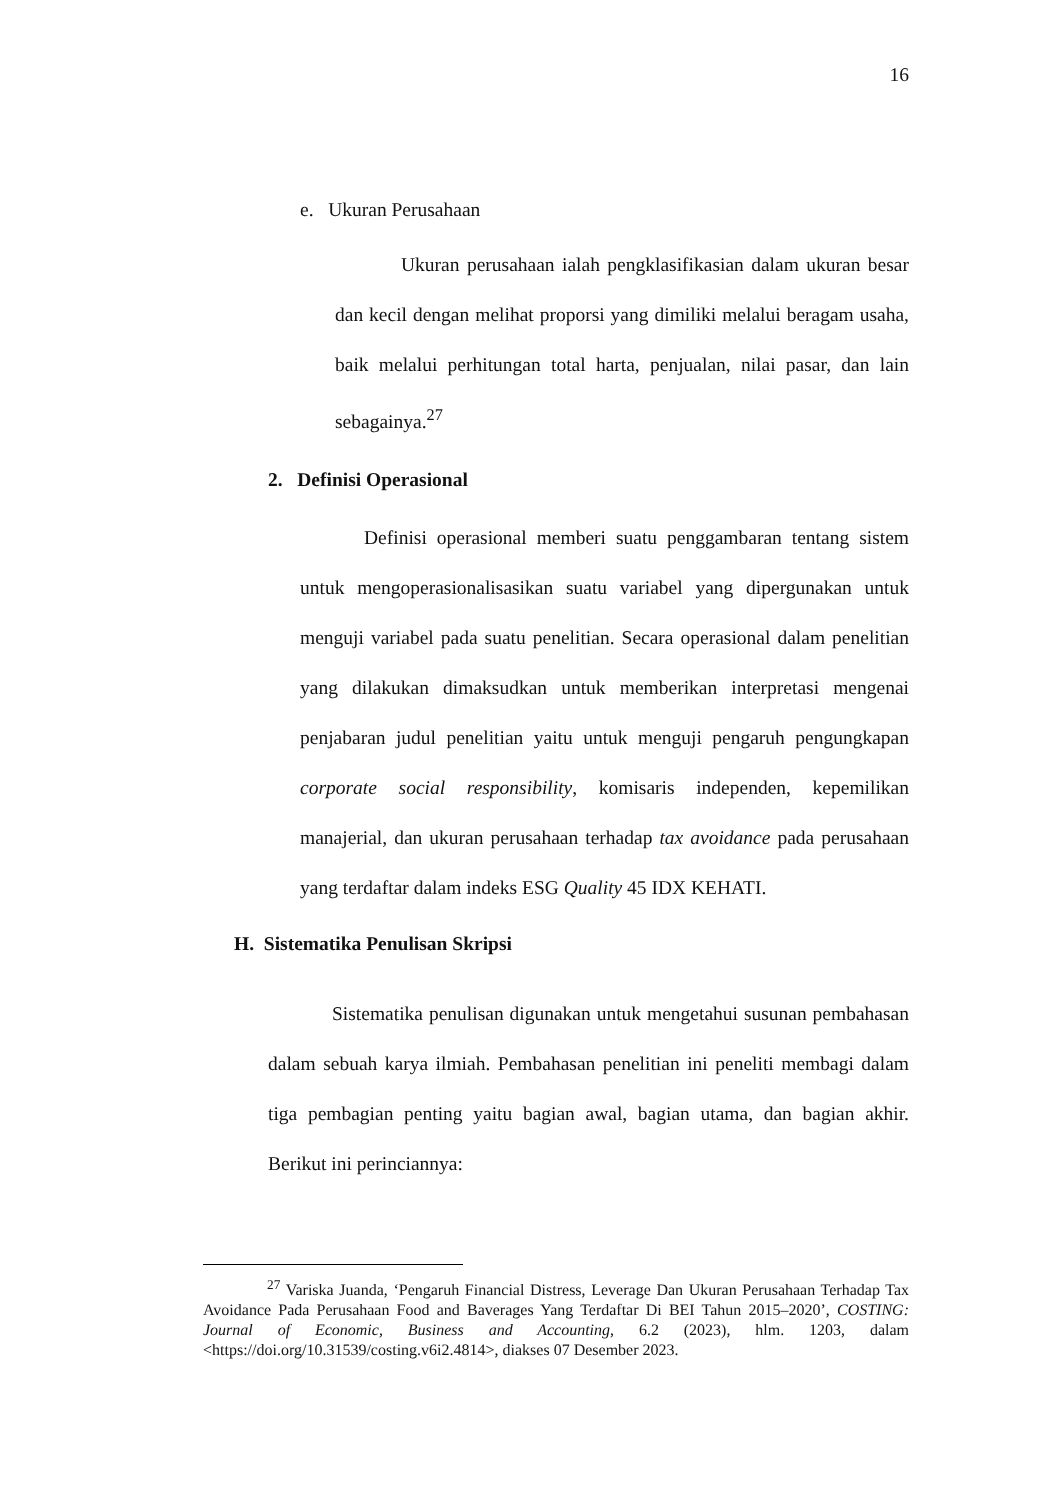16
e. Ukuran Perusahaan
Ukuran perusahaan ialah pengklasifikasian dalam ukuran besar dan kecil dengan melihat proporsi yang dimiliki melalui beragam usaha, baik melalui perhitungan total harta, penjualan, nilai pasar, dan lain sebagainya.<sup>27</sup>
2. Definisi Operasional
Definisi operasional memberi suatu penggambaran tentang sistem untuk mengoperasionalisasikan suatu variabel yang dipergunakan untuk menguji variabel pada suatu penelitian. Secara operasional dalam penelitian yang dilakukan dimaksudkan untuk memberikan interpretasi mengenai penjabaran judul penelitian yaitu untuk menguji pengaruh pengungkapan corporate social responsibility, komisaris independen, kepemilikan manajerial, dan ukuran perusahaan terhadap tax avoidance pada perusahaan yang terdaftar dalam indeks ESG Quality 45 IDX KEHATI.
H. Sistematika Penulisan Skripsi
Sistematika penulisan digunakan untuk mengetahui susunan pembahasan dalam sebuah karya ilmiah. Pembahasan penelitian ini peneliti membagi dalam tiga pembagian penting yaitu bagian awal, bagian utama, dan bagian akhir. Berikut ini perinciannya:
<sup>27</sup> Variska Juanda, ‘Pengaruh Financial Distress, Leverage Dan Ukuran Perusahaan Terhadap Tax Avoidance Pada Perusahaan Food and Baverages Yang Terdaftar Di BEI Tahun 2015–2020’, COSTING: Journal of Economic, Business and Accounting, 6.2 (2023), hlm. 1203, dalam <https://doi.org/10.31539/costing.v6i2.4814>, diakses 07 Desember 2023.